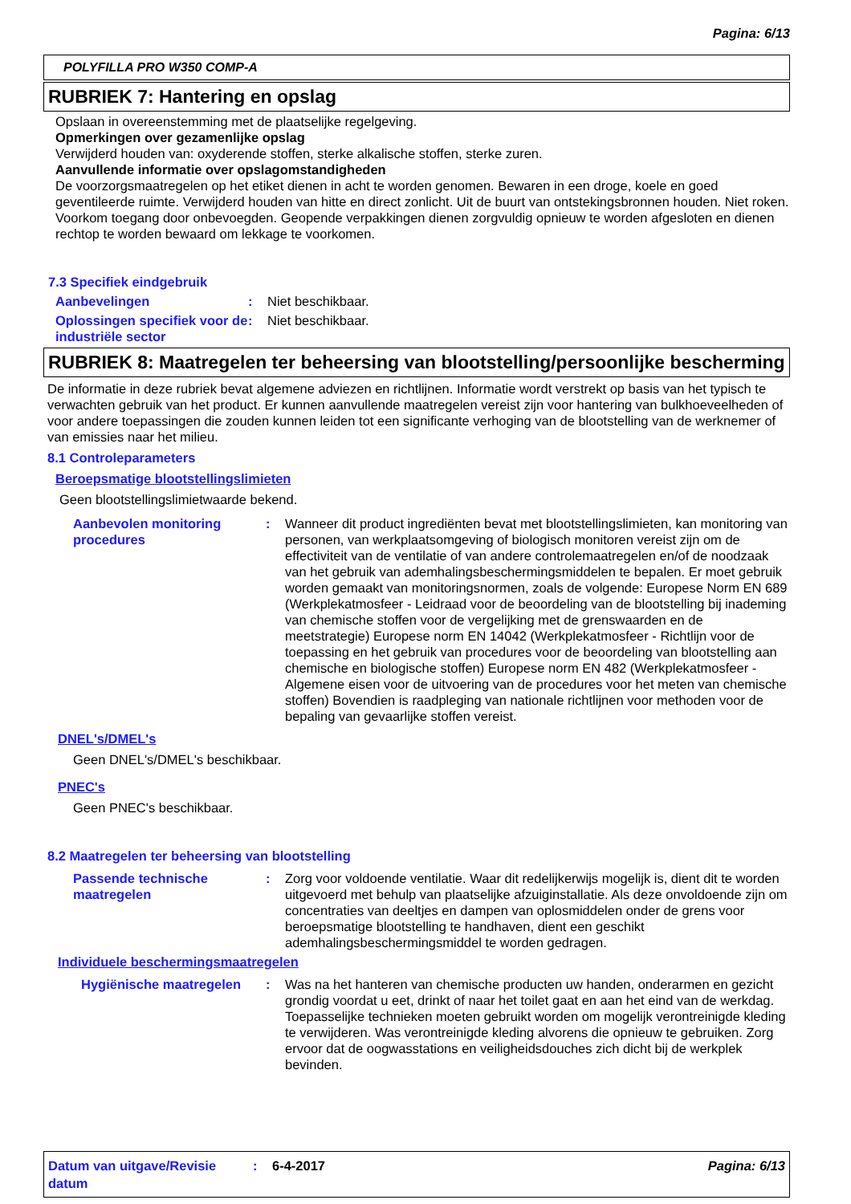Pagina: 6/13
POLYFILLA PRO W350 COMP-A
RUBRIEK 7: Hantering en opslag
Opslaan in overeenstemming met de plaatselijke regelgeving.
Opmerkingen over gezamenlijke opslag
Verwijderd houden van: oxyderende stoffen, sterke alkalische stoffen, sterke zuren.
Aanvullende informatie over opslagomstandigheden
De voorzorgsmaatregelen op het etiket dienen in acht te worden genomen. Bewaren in een droge, koele en goed geventileerde ruimte. Verwijderd houden van hitte en direct zonlicht. Uit de buurt van ontstekingsbronnen houden. Niet roken. Voorkom toegang door onbevoegden. Geopende verpakkingen dienen zorgvuldig opnieuw te worden afgesloten en dienen rechtop te worden bewaard om lekkage te voorkomen.
7.3 Specifiek eindgebruik
Aanbevelingen: Niet beschikbaar.
Oplossingen specifiek voor de industriële sector: Niet beschikbaar.
RUBRIEK 8: Maatregelen ter beheersing van blootstelling/persoonlijke bescherming
De informatie in deze rubriek bevat algemene adviezen en richtlijnen. Informatie wordt verstrekt op basis van het typisch te verwachten gebruik van het product. Er kunnen aanvullende maatregelen vereist zijn voor hantering van bulkhoeveelheden of voor andere toepassingen die zouden kunnen leiden tot een significante verhoging van de blootstelling van de werknemer of van emissies naar het milieu.
8.1 Controleparameters
Beroepsmatige blootstellingslimieten
Geen blootstellingslimietwaarde bekend.
Aanbevolen monitoring procedures: Wanneer dit product ingrediënten bevat met blootstellingslimieten, kan monitoring van personen, van werkplaatsomgeving of biologisch monitoren vereist zijn om de effectiviteit van de ventilatie of van andere controlemaatregelen en/of de noodzaak van het gebruik van ademhalingsbeschermingsmiddelen te bepalen. Er moet gebruik worden gemaakt van monitoringsnormen, zoals de volgende: Europese Norm EN 689 (Werkplekatmosfeer - Leidraad voor de beoordeling van de blootstelling bij inademing van chemische stoffen voor de vergelijking met de grenswaarden en de meetstrategie) Europese norm EN 14042 (Werkplekatmosfeer - Richtlijn voor de toepassing en het gebruik van procedures voor de beoordeling van blootstelling aan chemische en biologische stoffen) Europese norm EN 482 (Werkplekatmosfeer - Algemene eisen voor de uitvoering van de procedures voor het meten van chemische stoffen) Bovendien is raadpleging van nationale richtlijnen voor methoden voor de bepaling van gevaarlijke stoffen vereist.
DNEL's/DMEL's
Geen DNEL's/DMEL's beschikbaar.
PNEC's
Geen PNEC's beschikbaar.
8.2 Maatregelen ter beheersing van blootstelling
Passende technische maatregelen: Zorg voor voldoende ventilatie. Waar dit redelijkerwijs mogelijk is, dient dit te worden uitgevoerd met behulp van plaatselijke afzuiginstallatie. Als deze onvoldoende zijn om concentraties van deeltjes en dampen van oplosmiddelen onder de grens voor beroepsmatige blootstelling te handhaven, dient een geschikt ademhalingsbeschermingsmiddel te worden gedragen.
Individuele beschermingsmaatregelen
Hygiënische maatregelen: Was na het hanteren van chemische producten uw handen, onderarmen en gezicht grondig voordat u eet, drinkt of naar het toilet gaat en aan het eind van de werkdag. Toepasselijke technieken moeten gebruikt worden om mogelijk verontreinigde kleding te verwijderen. Was verontreinigde kleding alvorens die opnieuw te gebruiken. Zorg ervoor dat de oogwasstations en veiligheidsdouches zich dicht bij de werkplek bevinden.
Datum van uitgave/Revisie datum: 6-4-2017 Pagina: 6/13